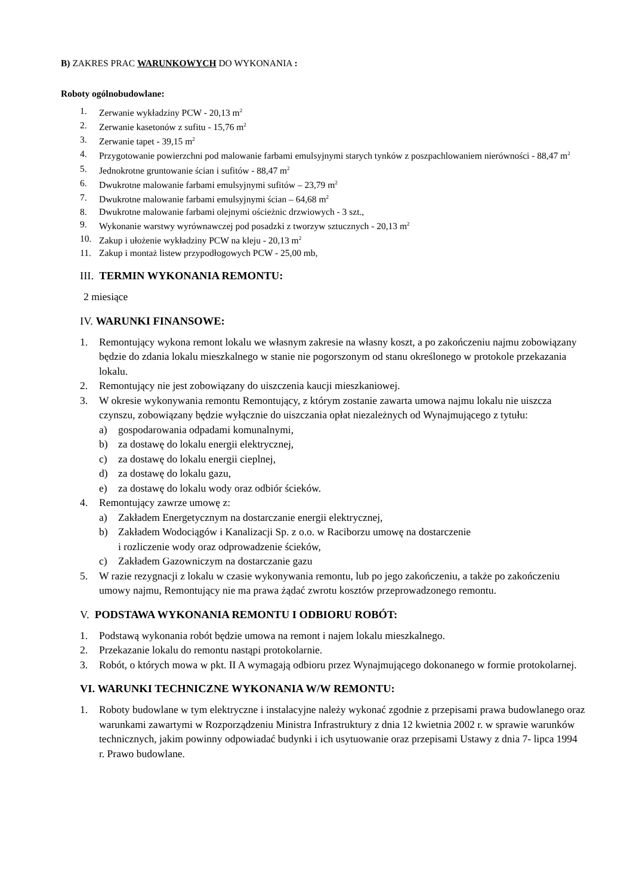B) ZAKRES PRAC WARUNKOWYCH DO WYKONANIA :
Roboty ogólnobudowlane:
1. Zerwanie wykładziny PCW - 20,13 m<sup>2</sup>
2. Zerwanie kasetonów z sufitu - 15,76 m<sup>2</sup>
3. Zerwanie tapet - 39,15 m<sup>2</sup>
4. Przygotowanie powierzchni pod malowanie farbami emulsyjnymi starych tynków z poszpachlowaniem nierówności - 88,47 m<sup>2</sup>
5. Jednokrotne gruntowanie ścian i sufitów - 88,47 m<sup>2</sup>
6. Dwukrotne malowanie farbami emulsyjnymi sufitów – 23,79 m<sup>2</sup>
7. Dwukrotne malowanie farbami emulsyjnymi ścian – 64,68 m<sup>2</sup>
8. Dwukrotne malowanie farbami olejnymi ościeżnic drzwiowych - 3 szt.,
9. Wykonanie warstwy wyrównawczej pod posadzki z tworzyw sztucznych - 20,13 m<sup>2</sup>
10. Zakup i ułożenie wykładziny PCW na kleju - 20,13 m<sup>2</sup>
11. Zakup i montaż listew przypodłogowych PCW - 25,00 mb,
III. TERMIN WYKONANIA REMONTU:
2 miesiące
IV. WARUNKI FINANSOWE:
1. Remontujący wykona remont lokalu we własnym zakresie na własny koszt, a po zakończeniu najmu zobowiązany będzie do zdania lokalu mieszkalnego w stanie nie pogorszonym od stanu określonego w protokole przekazania lokalu.
2. Remontujący nie jest zobowiązany do uiszczenia kaucji mieszkaniowej.
3. W okresie wykonywania remontu Remontujący, z którym zostanie zawarta umowa najmu lokalu nie uiszcza czynszu, zobowiązany będzie wyłącznie do uiszczania opłat niezależnych od Wynajmującego z tytułu:
a) gospodarowania odpadami komunalnymi,
b) za dostawę do lokalu energii elektrycznej,
c) za dostawę do lokalu energii cieplnej,
d) za dostawę do lokalu gazu,
e) za dostawę do lokalu wody oraz odbiór ścieków.
4. Remontujący zawrze umowę z:
a) Zakładem Energetycznym na dostarczanie energii elektrycznej,
b) Zakładem Wodociągów i Kanalizacji Sp. z o.o. w Raciborzu umowę na dostarczenie
i rozliczenie wody oraz odprowadzenie ścieków,
c) Zakładem Gazowniczym na dostarczanie gazu
5. W razie rezygnacji z lokalu w czasie wykonywania remontu, lub po jego zakończeniu, a także po zakończeniu umowy najmu, Remontujący nie ma prawa żądać zwrotu kosztów przeprowadzonego remontu.
V. PODSTAWA WYKONANIA REMONTU I ODBIORU ROBÓT:
1. Podstawą wykonania robót będzie umowa na remont i najem lokalu mieszkalnego.
2. Przekazanie lokalu do remontu nastąpi protokolarnie.
3. Robót, o których mowa w pkt. II A wymagają odbioru przez Wynajmującego dokonanego w formie protokolarnej.
VI. WARUNKI TECHNICZNE WYKONANIA W/W REMONTU:
1. Roboty budowlane w tym elektryczne i instalacyjne należy wykonać zgodnie z przepisami prawa budowlanego oraz warunkami zawartymi w Rozporządzeniu Ministra Infrastruktury z dnia 12 kwietnia 2002 r. w sprawie warunków technicznych, jakim powinny odpowiadać budynki i ich usytuowanie oraz przepisami Ustawy z dnia 7- lipca 1994 r. Prawo budowlane.